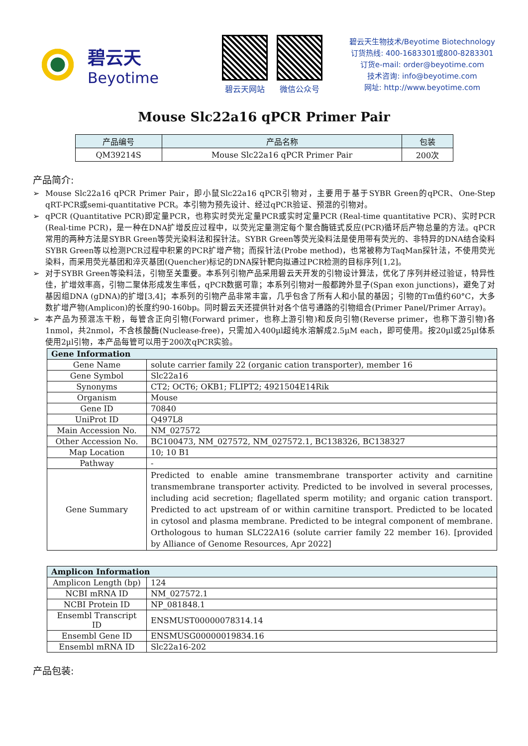碧云天
Beyotime
碧云天网站 微信公众号
碧云天生物技术/Beyotime Biotechnology
订货热线: 400-1683301或800-8283301
订货e-mail: order@beyotime.com
技术咨询: info@beyotime.com
网址: http://www.beyotime.com
Mouse Slc22a16 qPCR Primer Pair
| 产品编号 | 产品名称 | 包装 |
| --- | --- | --- |
| QM39214S | Mouse Slc22a16 qPCR Primer Pair | 200次 |
产品简介:
➢ Mouse Slc22a16 qPCR Primer Pair，即小鼠Slc22a16 qPCR引物对，主要用于基于SYBR Green的qPCR、One-Step qRT-PCR或semi-quantitative PCR。本引物为预先设计、经过qPCR验证、预混的引物对。
➢ qPCR (Quantitative PCR)即定量PCR，也称实时荧光定量PCR或实时定量PCR (Real-time quantitative PCR)、实时PCR (Real-time PCR)，是一种在DNA扩增反应过程中，以荧光定量测定每个聚合酶链式反应(PCR)循环后产物总量的方法。qPCR常用的两种方法是SYBR Green等荧光染料法和探针法。SYBR Green等荧光染料法是使用带有荧光的、非特异的DNA结合染料SYBR Green等以检测PCR过程中积累的PCR扩增产物；而探针法(Probe method)，也常被称为TaqMan探针法，不使用荧光染料，而采用荧光基团和淬灭基团(Quencher)标记的DNA探针靶向拟通过PCR检测的目标序列[1,2]。
➢ 对于SYBR Green等染料法，引物至关重要。本系列引物产品采用碧云天开发的引物设计算法，优化了序列并经过验证，特异性佳，扩增效率高，引物二聚体形成发生率低，qPCR数据可靠；本系列引物对一般都跨外显子(Span exon junctions)，避免了对基因组DNA (gDNA)的扩增[3,4]；本系列的引物产品非常丰富，几乎包含了所有人和小鼠的基因；引物的Tm值约60°C，大多数扩增产物(Amplicon)的长度约90-160bp。同时碧云天还提供针对各个信号通路的引物组合(Primer Panel/Primer Array)。
➢ 本产品为预混冻干粉，每管含正向引物(Forward primer，也称上游引物)和反向引物(Reverse primer，也称下游引物)各1nmol，共2nmol，不含核酸酶(Nuclease-free)，只需加入400µl超纯水溶解成2.5µM each，即可使用。按20µl或25µl体系使用2µl引物，本产品每管可以用于200次qPCR实验。
| Gene Information | |
| --- | --- |
| Gene Name | solute carrier family 22 (organic cation transporter), member 16 |
| Gene Symbol | Slc22a16 |
| Synonyms | CT2; OCT6; OKB1; FLIPT2; 4921504E14Rik |
| Organism | Mouse |
| Gene ID | 70840 |
| UniProt ID | Q497L8 |
| Main Accession No. | NM_027572 |
| Other Accession No. | BC100473, NM_027572, NM_027572.1, BC138326, BC138327 |
| Map Location | 10; 10 B1 |
| Pathway | - |
| Gene Summary | Predicted to enable amine transmembrane transporter activity and carnitine transmembrane transporter activity. Predicted to be involved in several processes, including acid secretion; flagellated sperm motility; and organic cation transport. Predicted to act upstream of or within carnitine transport. Predicted to be located in cytosol and plasma membrane. Predicted to be integral component of membrane. Orthologous to human SLC22A16 (solute carrier family 22 member 16). [provided by Alliance of Genome Resources, Apr 2022] |
| Amplicon Information | |
| --- | --- |
| Amplicon Length (bp) | 124 |
| NCBI mRNA ID | NM_027572.1 |
| NCBI Protein ID | NP_081848.1 |
| Ensembl Transcript ID | ENSMUST00000078314.14 |
| Ensembl Gene ID | ENSMUSG00000019834.16 |
| Ensembl mRNA ID | Slc22a16-202 |
产品包装: